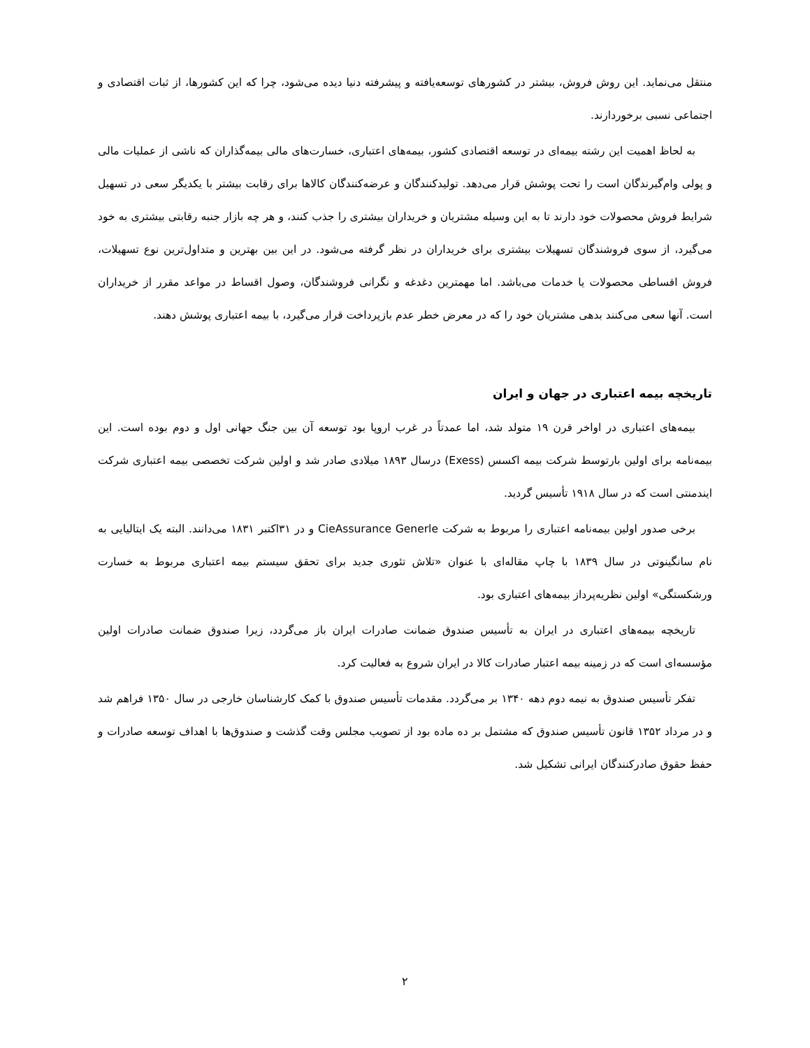منتقل می‌نماید. این روش فروش، بیشتر در کشورهای توسعه‌یافته و پیشرفته دنیا دیده می‌شود، چرا که این کشورها، از ثبات اقتصادی و اجتماعی نسبی برخوردارند.
به لحاظ اهمیت این رشته بیمه‌ای در توسعه اقتصادی کشور، بیمه‌های اعتباری، خسارت‌های مالی بیمه‌گذاران که ناشی از عملیات مالی و پولی وام‌گیرندگان است را تحت پوشش قرار می‌دهد. تولیدکنندگان و عرضه‌کنندگان کالاها برای رقابت بیشتر با یکدیگر سعی در تسهیل شرایط فروش محصولات خود دارند تا به این وسیله مشتریان و خریداران بیشتری را جذب کنند، و هر چه بازار جنبه رقابتی بیشتری به خود می‌گیرد، از سوی فروشندگان تسهیلات بیشتری برای خریداران در نظر گرفته می‌شود. در این بین بهترین و متداول‌ترین نوع تسهیلات، فروش اقساطی محصولات یا خدمات می‌باشد. اما مهمترین دغدغه و نگرانی فروشندگان، وصول اقساط در مواعد مقرر از خریداران است. آنها سعی می‌کنند بدهی مشتریان خود را که در معرض خطر عدم بازپرداخت قرار می‌گیرد، با بیمه اعتباری پوشش دهند.
تاریخچه بیمه اعتباری در جهان و ایران
بیمه‌های اعتباری در اواخر قرن ۱۹ متولد شد، اما عمدتاً در غرب اروپا بود توسعه آن بین جنگ جهانی اول و دوم بوده است. این بیمه‌نامه برای اولین بارتوسط شرکت بیمه اکسس (Exess) درسال ۱۸۹۳ میلادی صادر شد و اولین شرکت تخصصی بیمه اعتباری شرکت ایندمنتی است که در سال ۱۹۱۸ تأسیس گردید.
برخی صدور اولین بیمه‌نامه اعتباری را مربوط به شرکت CieAssurance Generle و در ۳۱اکتبر ۱۸۳۱ می‌دانند. البته یک ایتالیایی به نام سانگینوتی در سال ۱۸۳۹ با چاپ مقاله‌ای با عنوان «تلاش تئوری جدید برای تحقق سیستم بیمه اعتباری مربوط به خسارت ورشکستگی» اولین نظریه‌پرداز بیمه‌های اعتباری بود.
تاریخچه بیمه‌های اعتباری در ایران به تأسیس صندوق ضمانت صادرات ایران باز می‌گردد، زیرا صندوق ضمانت صادرات اولین مؤسسه‌ای است که در زمینه بیمه اعتبار صادرات کالا در ایران شروع به فعالیت کرد.
تفکر تأسیس صندوق به نیمه دوم دهه ۱۳۴۰ بر می‌گردد. مقدمات تأسیس صندوق با کمک کارشناسان خارجی در سال ۱۳۵۰ فراهم شد و در مرداد ۱۳۵۲ قانون تأسیس صندوق که مشتمل بر ده ماده بود از تصویب مجلس وقت گذشت و صندوق‌ها با اهداف توسعه صادرات و حفظ حقوق صادرکنندگان ایرانی تشکیل شد.
۲